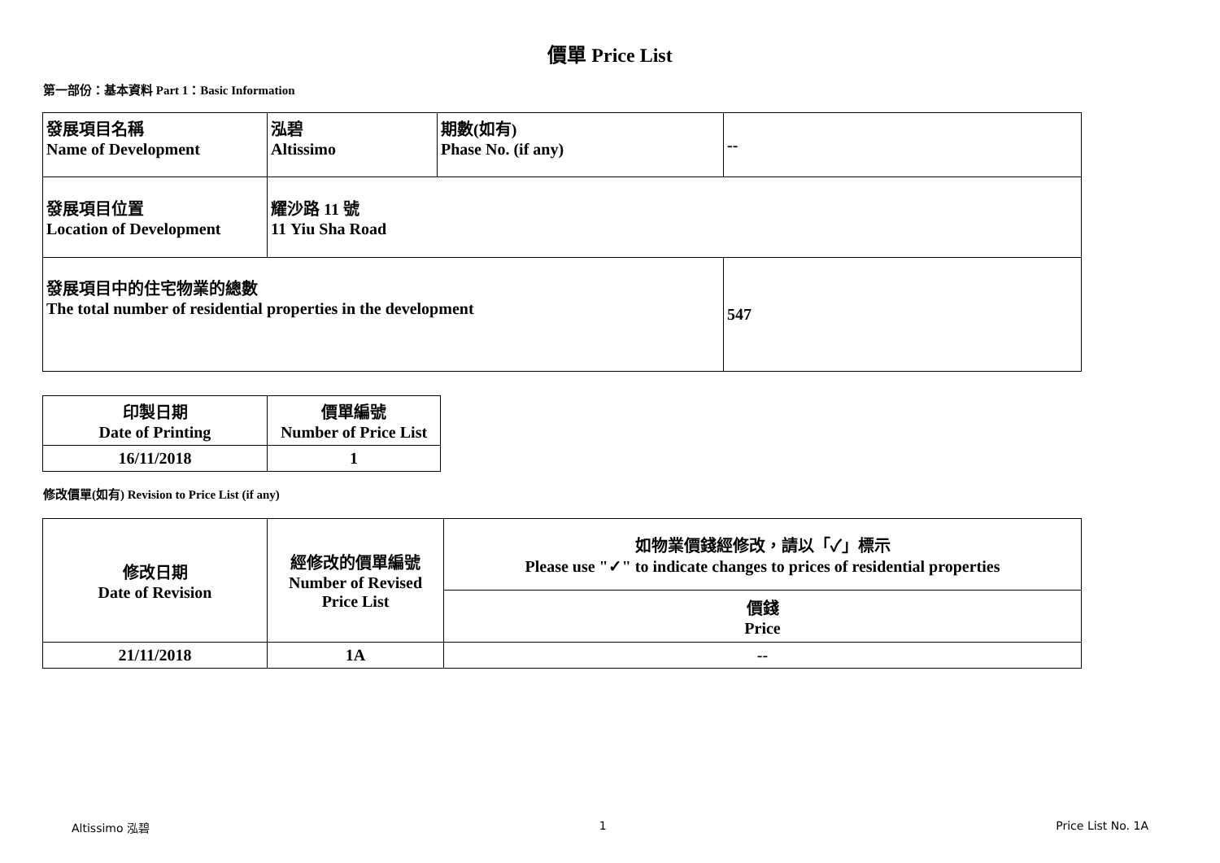價單 Price List
第一部份：基本資料 Part 1：Basic Information
| 發展項目名稱 Name of Development | 泓碧 Altissimo | 期數(如有) Phase No. (if any) | -- |
| 發展項目位置 Location of Development | 耀沙路 11 號 11 Yiu Sha Road | | |
| 發展項目中的住宅物業的總數 The total number of residential properties in the development | | | 547 |
| 印製日期 Date of Printing | 價單編號 Number of Price List |
| 16/11/2018 | 1 |
修改價單(如有) Revision to Price List (if any)
| 修改日期 Date of Revision | 經修改的價單編號 Number of Revised Price List | 如物業價錢經修改，請以「✓」標示 Please use "✓" to indicate changes to prices of residential properties |
| | | 價錢 Price |
| 21/11/2018 | 1A | -- |
Altissimo 泓碧 1 Price List No. 1A